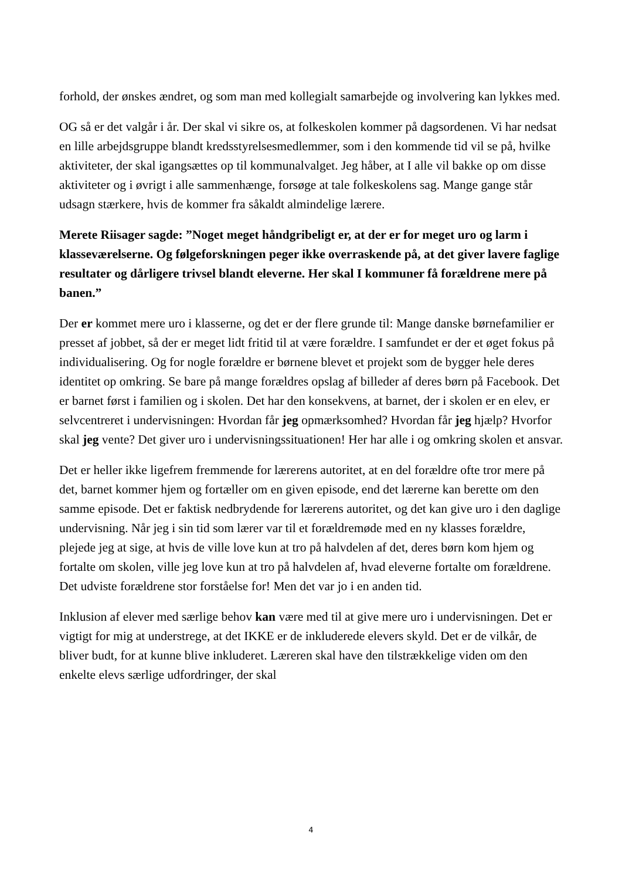forhold, der ønskes ændret, og som man med kollegialt samarbejde og involvering kan lykkes med.
OG så er det valgår i år. Der skal vi sikre os, at folkeskolen kommer på dagsordenen. Vi har nedsat en lille arbejdsgruppe blandt kredsstyrelsesmedlemmer, som i den kommende tid vil se på, hvilke aktiviteter, der skal igangsættes op til kommunalvalget. Jeg håber, at I alle vil bakke op om disse aktiviteter og i øvrigt i alle sammenhænge, forsøge at tale folkeskolens sag. Mange gange står udsagn stærkere, hvis de kommer fra såkaldt almindelige lærere.
Merete Riisager sagde: ”Noget meget håndgribeligt er, at der er for meget uro og larm i klasseværelserne. Og følgeforskningen peger ikke overraskende på, at det giver lavere faglige resultater og dårligere trivsel blandt eleverne. Her skal I kommuner få forældrene mere på banen.”
Der er kommet mere uro i klasserne, og det er der flere grunde til: Mange danske børnefamilier er presset af jobbet, så der er meget lidt fritid til at være forældre. I samfundet er der et øget fokus på individualisering. Og for nogle forældre er børnene blevet et projekt som de bygger hele deres identitet op omkring. Se bare på mange forældres opslag af billeder af deres børn på Facebook. Det er barnet først i familien og i skolen. Det har den konsekvens, at barnet, der i skolen er en elev, er selvcentreret i undervisningen: Hvordan får jeg opmærksomhed? Hvordan får jeg hjælp? Hvorfor skal jeg vente? Det giver uro i undervisningssituationen! Her har alle i og omkring skolen et ansvar.
Det er heller ikke ligefrem fremmende for lærerens autoritet, at en del forældre ofte tror mere på det, barnet kommer hjem og fortæller om en given episode, end det lærerne kan berette om den samme episode. Det er faktisk nedbrydende for lærerens autoritet, og det kan give uro i den daglige undervisning. Når jeg i sin tid som lærer var til et forældremøde med en ny klasses forældre, plejede jeg at sige, at hvis de ville love kun at tro på halvdelen af det, deres børn kom hjem og fortalte om skolen, ville jeg love kun at tro på halvdelen af, hvad eleverne fortalte om forældrene. Det udviste forældrene stor forståelse for! Men det var jo i en anden tid.
Inklusion af elever med særlige behov kan være med til at give mere uro i undervisningen. Det er vigtigt for mig at understrege, at det IKKE er de inkluderede elevers skyld. Det er de vilkår, de bliver budt, for at kunne blive inkluderet. Læreren skal have den tilstrækkelige viden om den enkelte elevs særlige udfordringer, der skal
4